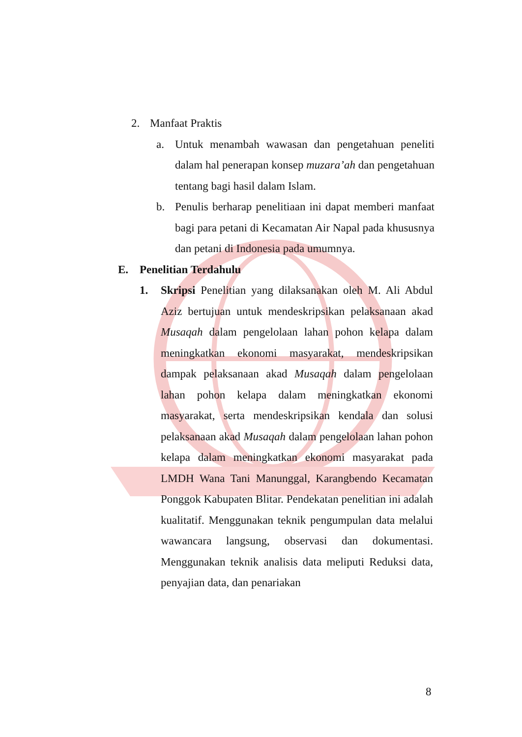2. Manfaat Praktis
a. Untuk menambah wawasan dan pengetahuan peneliti dalam hal penerapan konsep muzara’ah dan pengetahuan tentang bagi hasil dalam Islam.
b. Penulis berharap penelitiaan ini dapat memberi manfaat bagi para petani di Kecamatan Air Napal pada khususnya dan petani di Indonesia pada umumnya.
E. Penelitian Terdahulu
1. Skripsi Penelitian yang dilaksanakan oleh M. Ali Abdul Aziz bertujuan untuk mendeskripsikan pelaksanaan akad Musaqah dalam pengelolaan lahan pohon kelapa dalam meningkatkan ekonomi masyarakat, mendeskripsikan dampak pelaksanaan akad Musaqah dalam pengelolaan lahan pohon kelapa dalam meningkatkan ekonomi masyarakat, serta mendeskripsikan kendala dan solusi pelaksanaan akad Musaqah dalam pengelolaan lahan pohon kelapa dalam meningkatkan ekonomi masyarakat pada LMDH Wana Tani Manunggal, Karangbendo Kecamatan Ponggok Kabupaten Blitar. Pendekatan penelitian ini adalah kualitatif. Menggunakan teknik pengumpulan data melalui wawancara langsung, observasi dan dokumentasi. Menggunakan teknik analisis data meliputi Reduksi data, penyajian data, dan penariakan
8